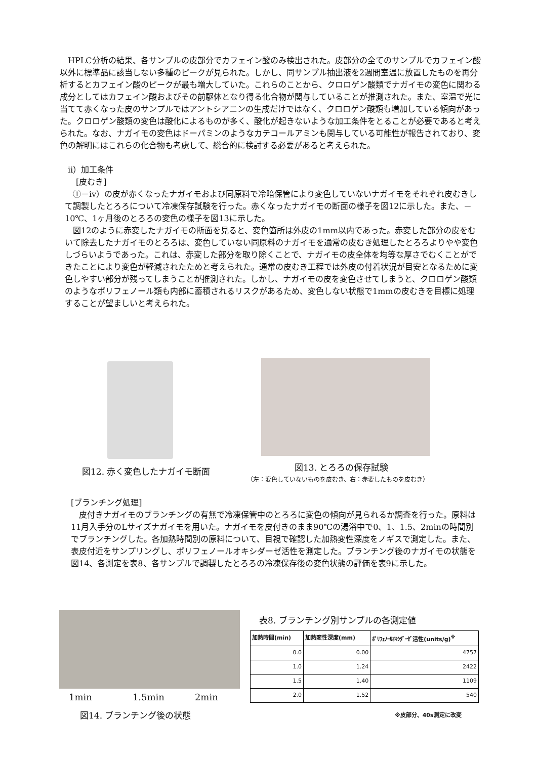HPLC分析の結果、各サンプルの皮部分でカフェイン酸のみ検出された。皮部分の全てのサンプルでカフェイン酸以外に標準品に該当しない多種のピークが見られた。しかし、同サンプル抽出液を2週間室温に放置したものを再分析するとカフェイン酸のピークが最も増大していた。これらのことから、クロロゲン酸類でナガイモの変色に関わる成分としてはカフェイン酸およびその前駆体となり得る化合物が関与していることが推測された。また、室温で光に当てて赤くなった皮のサンプルではアントシアニンの生成だけではなく、クロロゲン酸類も増加している傾向があった。クロロゲン酸類の変色は酸化によるものが多く、酸化が起きないような加工条件をとることが必要であると考えられた。なお、ナガイモの変色はドーパミンのようなカテコールアミンも関与している可能性が報告されており、変色の解明にはこれらの化合物も考慮して、総合的に検討する必要があると考えられた。
　ⅱ）加工条件
　　[皮むき]
　①－ⅳ）の皮が赤くなったナガイモおよび同原料で冷暗保管により変色していないナガイモをそれぞれ皮むきして調製したとろろについて冷凍保存試験を行った。赤くなったナガイモの断面の様子を図12に示した。また、－10℃、1ヶ月後のとろろの変色の様子を図13に示した。
　図12のように赤変したナガイモの断面を見ると、変色箇所は外皮の1mm以内であった。赤変した部分の皮をむいて除去したナガイモのとろろは、変色していない同原料のナガイモを通常の皮むき処理したとろろよりやや変色しづらいようであった。これは、赤変した部分を取り除くことで、ナガイモの皮全体を均等な厚さでむくことができたことにより変色が軽減されたためと考えられた。通常の皮むき工程では外皮の付着状況が目安となるために変色しやすい部分が残ってしまうことが推測された。しかし、ナガイモの皮を変色させてしまうと、クロロゲン酸類のようなポリフェノール類も内部に蓄積されるリスクがあるため、変色しない状態で1mmの皮むきを目標に処理することが望ましいと考えられた。
図12. 赤く変色したナガイモ断面 図13. とろろの保存試験
（左：変色していないものを皮むき、右：赤変したものを皮むき）
[ブランチング処理]
　皮付きナガイモのブランチングの有無で冷凍保管中のとろろに変色の傾向が見られるか調査を行った。原料は11月入手分のLサイズナガイモを用いた。ナガイモを皮付きのまま90℃の湯浴中で0、1、1.5、2minの時間別でブランチングした。各加熱時間別の原料について、目視で確認した加熱変性深度をノギスで測定した。また、表皮付近をサンプリングし、ポリフェノールオキシダーゼ活性を測定した。ブランチング後のナガイモの状態を図14、各測定を表8、各サンプルで調製したとろろの冷凍保存後の変色状態の評価を表9に示した。
1min 1.5min 2min
図14. ブランチング後の状態
表8. ブランチング別サンプルの各測定値
| 加熱時間(min) | 加熱変性深度(mm) | ﾎﾟﾘﾌｪﾉｰﾙｵｷｼﾀﾞｰｾﾞ活性(units/g)<sup>※</sup> |
| --- | --- | --- |
| 0.0 | 0.00 | 4757 |
| 1.0 | 1.24 | 2422 |
| 1.5 | 1.40 | 1109 |
| 2.0 | 1.52 | 540 |
※皮部分、40s測定に改変